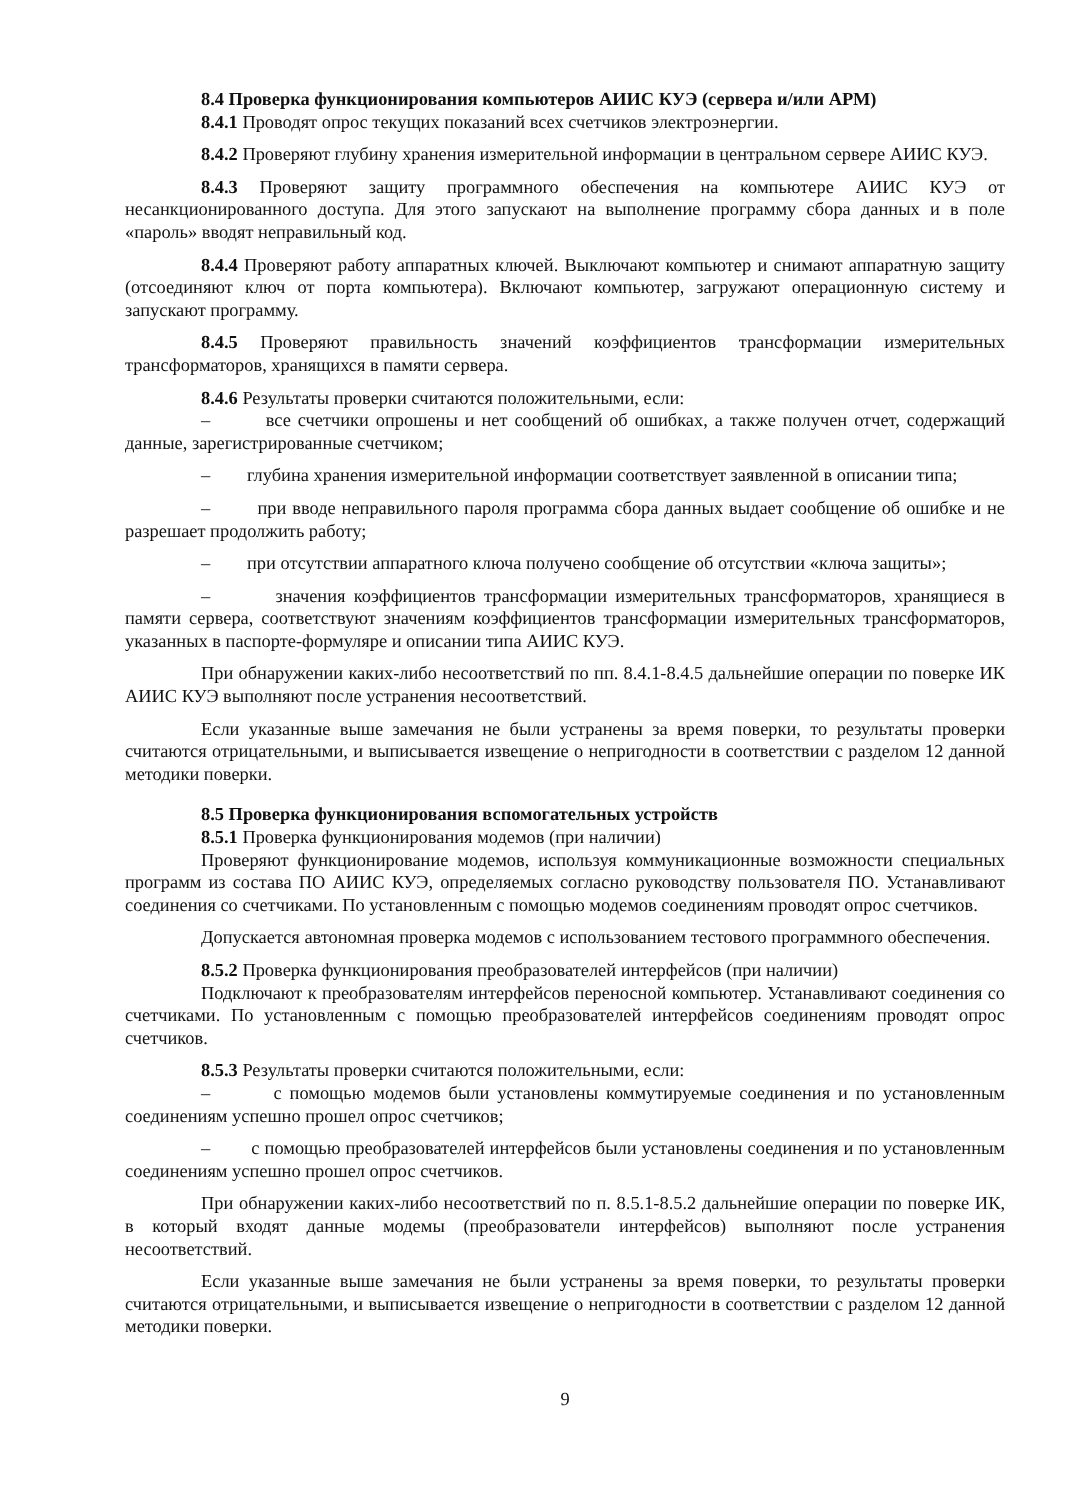8.4 Проверка функционирования компьютеров АИИС КУЭ (сервера и/или АРМ)
8.4.1 Проводят опрос текущих показаний всех счетчиков электроэнергии.
8.4.2 Проверяют глубину хранения измерительной информации в центральном сервере АИИС КУЭ.
8.4.3 Проверяют защиту программного обеспечения на компьютере АИИС КУЭ от несанкционированного доступа. Для этого запускают на выполнение программу сбора данных и в поле «пароль» вводят неправильный код.
8.4.4 Проверяют работу аппаратных ключей. Выключают компьютер и снимают аппаратную защиту (отсоединяют ключ от порта компьютера). Включают компьютер, загружают операционную систему и запускают программу.
8.4.5 Проверяют правильность значений коэффициентов трансформации измерительных трансформаторов, хранящихся в памяти сервера.
8.4.6 Результаты проверки считаются положительными, если:
– все счетчики опрошены и нет сообщений об ошибках, а также получен отчет, содержащий данные, зарегистрированные счетчиком;
– глубина хранения измерительной информации соответствует заявленной в описании типа;
– при вводе неправильного пароля программа сбора данных выдает сообщение об ошибке и не разрешает продолжить работу;
– при отсутствии аппаратного ключа получено сообщение об отсутствии «ключа защиты»;
– значения коэффициентов трансформации измерительных трансформаторов, хранящиеся в памяти сервера, соответствуют значениям коэффициентов трансформации измерительных трансформаторов, указанных в паспорте-формуляре и описании типа АИИС КУЭ.
При обнаружении каких-либо несоответствий по пп. 8.4.1-8.4.5 дальнейшие операции по поверке ИК АИИС КУЭ выполняют после устранения несоответствий.
Если указанные выше замечания не были устранены за время поверки, то результаты проверки считаются отрицательными, и выписывается извещение о непригодности в соответствии с разделом 12 данной методики поверки.
8.5 Проверка функционирования вспомогательных устройств
8.5.1 Проверка функционирования модемов (при наличии)
Проверяют функционирование модемов, используя коммуникационные возможности специальных программ из состава ПО АИИС КУЭ, определяемых согласно руководству пользователя ПО. Устанавливают соединения со счетчиками. По установленным с помощью модемов соединениям проводят опрос счетчиков.
Допускается автономная проверка модемов с использованием тестового программного обеспечения.
8.5.2 Проверка функционирования преобразователей интерфейсов (при наличии)
Подключают к преобразователям интерфейсов переносной компьютер. Устанавливают соединения со счетчиками. По установленным с помощью преобразователей интерфейсов соединениям проводят опрос счетчиков.
8.5.3 Результаты проверки считаются положительными, если:
– с помощью модемов были установлены коммутируемые соединения и по установленным соединениям успешно прошел опрос счетчиков;
– с помощью преобразователей интерфейсов были установлены соединения и по установленным соединениям успешно прошел опрос счетчиков.
При обнаружении каких-либо несоответствий по п. 8.5.1-8.5.2 дальнейшие операции по поверке ИК, в который входят данные модемы (преобразователи интерфейсов) выполняют после устранения несоответствий.
Если указанные выше замечания не были устранены за время поверки, то результаты проверки считаются отрицательными, и выписывается извещение о непригодности в соответствии с разделом 12 данной методики поверки.
9